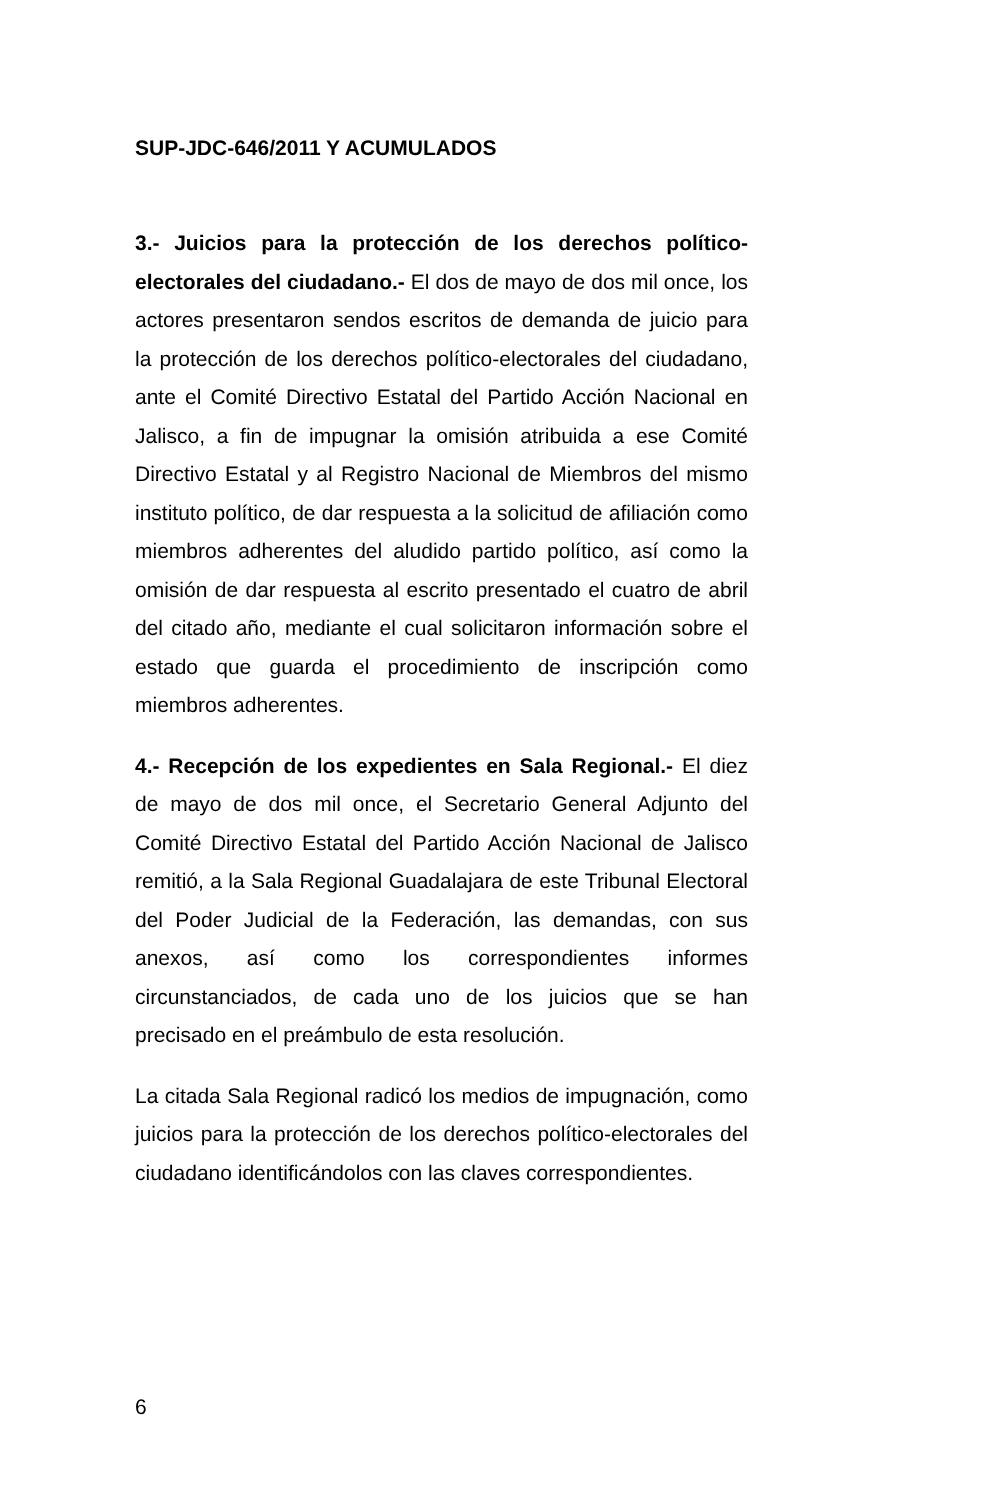SUP-JDC-646/2011 Y ACUMULADOS
3.- Juicios para la protección de los derechos político-electorales del ciudadano.- El dos de mayo de dos mil once, los actores presentaron sendos escritos de demanda de juicio para la protección de los derechos político-electorales del ciudadano, ante el Comité Directivo Estatal del Partido Acción Nacional en Jalisco, a fin de impugnar la omisión atribuida a ese Comité Directivo Estatal y al Registro Nacional de Miembros del mismo instituto político, de dar respuesta a la solicitud de afiliación como miembros adherentes del aludido partido político, así como la omisión de dar respuesta al escrito presentado el cuatro de abril del citado año, mediante el cual solicitaron información sobre el estado que guarda el procedimiento de inscripción como miembros adherentes.
4.- Recepción de los expedientes en Sala Regional.- El diez de mayo de dos mil once, el Secretario General Adjunto del Comité Directivo Estatal del Partido Acción Nacional de Jalisco remitió, a la Sala Regional Guadalajara de este Tribunal Electoral del Poder Judicial de la Federación, las demandas, con sus anexos, así como los correspondientes informes circunstanciados, de cada uno de los juicios que se han precisado en el preámbulo de esta resolución.
La citada Sala Regional radicó los medios de impugnación, como juicios para la protección de los derechos político-electorales del ciudadano identificándolos con las claves correspondientes.
6